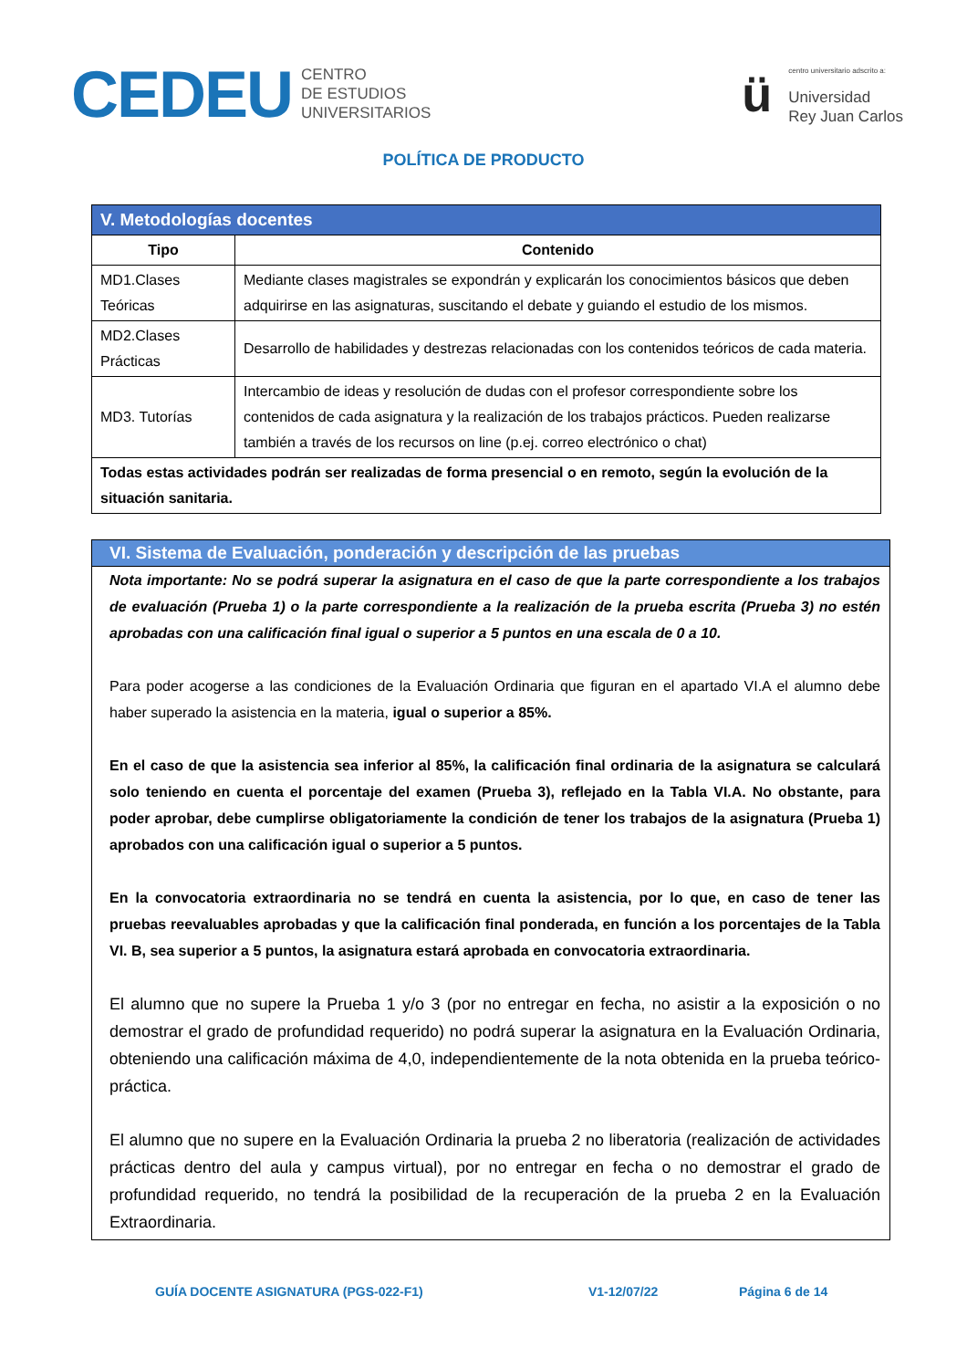CEDEU
CENTRO
DE ESTUDIOS
UNIVERSITARIOS
ü
centro universitario adscrito a:
Universidad
Rey Juan Carlos
POLÍTICA DE PRODUCTO
| V. Metodologías docentes | |
| --- | --- |
| Tipo | Contenido |
| MD1.Clases Teóricas | Mediante clases magistrales se expondrán y explicarán los conocimientos básicos que deben adquirirse en las asignaturas, suscitando el debate y guiando el estudio de los mismos. |
| MD2.Clases Prácticas | Desarrollo de habilidades y destrezas relacionadas con los contenidos teóricos de cada materia. |
| MD3. Tutorías | Intercambio de ideas y resolución de dudas con el profesor correspondiente sobre los contenidos de cada asignatura y la realización de los trabajos prácticos. Pueden realizarse también a través de los recursos on line (p.ej. correo electrónico o chat) |
| Todas estas actividades podrán ser realizadas de forma presencial o en remoto, según la evolución de la situación sanitaria. | |
VI. Sistema de Evaluación, ponderación y descripción de las pruebas
Nota importante: No se podrá superar la asignatura en el caso de que la parte correspondiente a los trabajos de evaluación (Prueba 1) o la parte correspondiente a la realización de la prueba escrita (Prueba 3) no estén aprobadas con una calificación final igual o superior a 5 puntos en una escala de 0 a 10.
Para poder acogerse a las condiciones de la Evaluación Ordinaria que figuran en el apartado VI.A el alumno debe haber superado la asistencia en la materia, igual o superior a 85%.
En el caso de que la asistencia sea inferior al 85%, la calificación final ordinaria de la asignatura se calculará solo teniendo en cuenta el porcentaje del examen (Prueba 3), reflejado en la Tabla VI.A. No obstante, para poder aprobar, debe cumplirse obligatoriamente la condición de tener los trabajos de la asignatura (Prueba 1) aprobados con una calificación igual o superior a 5 puntos.
En la convocatoria extraordinaria no se tendrá en cuenta la asistencia, por lo que, en caso de tener las pruebas reevaluables aprobadas y que la calificación final ponderada, en función a los porcentajes de la Tabla VI. B, sea superior a 5 puntos, la asignatura estará aprobada en convocatoria extraordinaria.
El alumno que no supere la Prueba 1 y/o 3 (por no entregar en fecha, no asistir a la exposición o no demostrar el grado de profundidad requerido) no podrá superar la asignatura en la Evaluación Ordinaria, obteniendo una calificación máxima de 4,0, independientemente de la nota obtenida en la prueba teórico-práctica.
El alumno que no supere en la Evaluación Ordinaria la prueba 2 no liberatoria (realización de actividades prácticas dentro del aula y campus virtual), por no entregar en fecha o no demostrar el grado de profundidad requerido, no tendrá la posibilidad de la recuperación de la prueba 2 en la Evaluación Extraordinaria.
GUÍA DOCENTE ASIGNATURA (PGS-022-F1) V1-12/07/22 Página 6 de 14